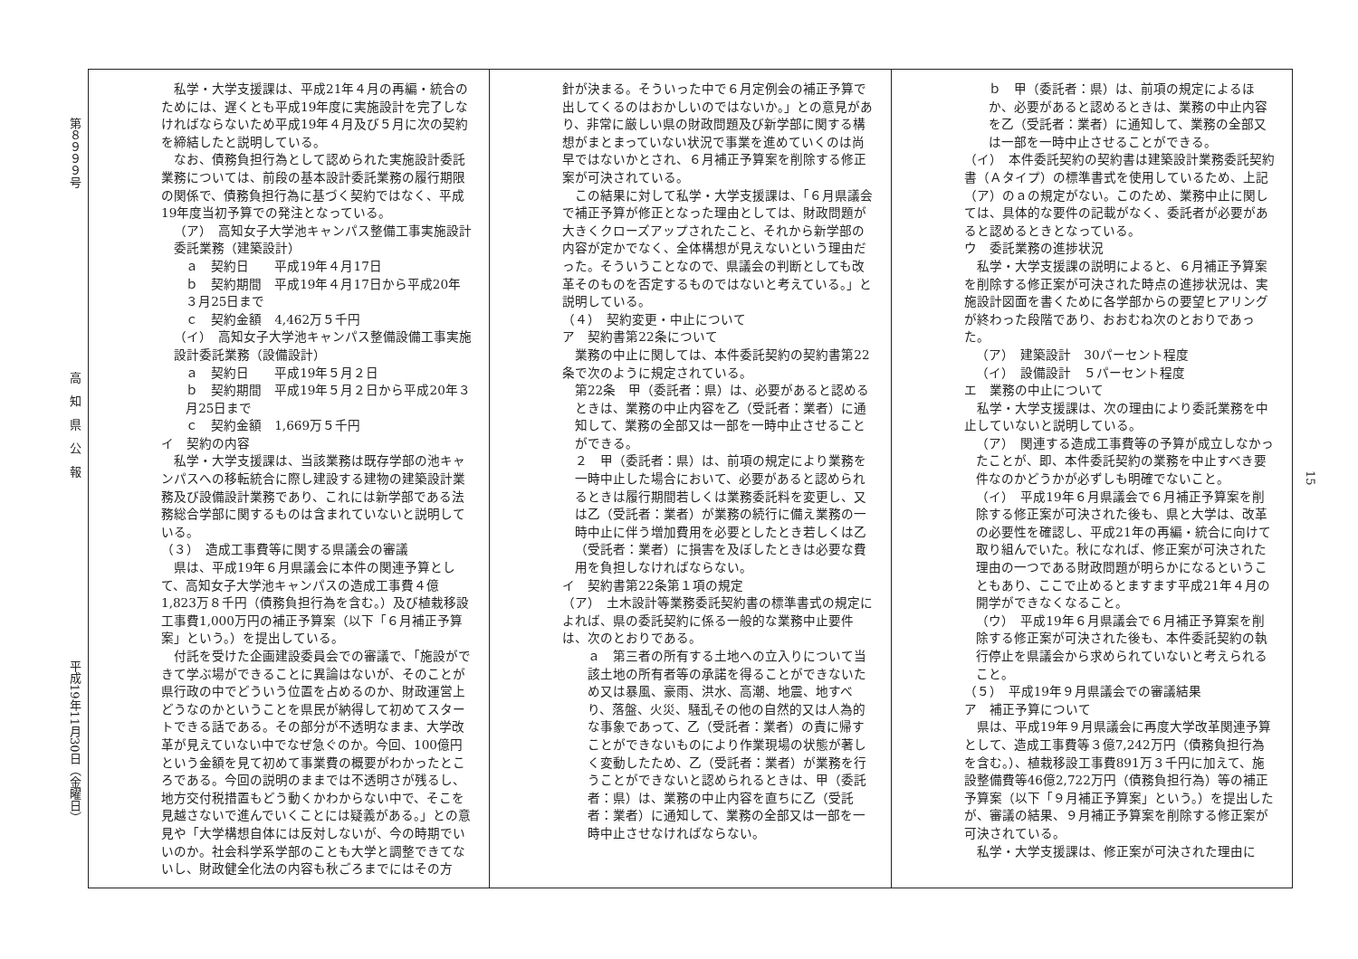第８９９９号 高　知　県　公　報 平成19年11月30日（金曜日）
　私学・大学支援課は、平成21年４月の再編・統合のためには、遅くとも平成19年度に実施設計を完了しなければならないため平成19年４月及び５月に次の契約を締結したと説明している。
　なお、債務負担行為として認められた実施設計委託業務については、前段の基本設計委託業務の履行期限の関係で、債務負担行為に基づく契約ではなく、平成19年度当初予算での発注となっている。
（ア）　高知女子大学池キャンパス整備工事実施設計委託業務（建築設計）
ａ　契約日　　平成19年４月17日
ｂ　契約期間　平成19年４月17日から平成20年３月25日まで
ｃ　契約金額　4,462万５千円
（イ）　高知女子大学池キャンパス整備設備工事実施設計委託業務（設備設計）
ａ　契約日　　平成19年５月２日
ｂ　契約期間　平成19年５月２日から平成20年３月25日まで
ｃ　契約金額　1,669万５千円
イ　契約の内容
　私学・大学支援課は、当該業務は既存学部の池キャンパスへの移転統合に際し建設する建物の建築設計業務及び設備設計業務であり、これには新学部である法務総合学部に関するものは含まれていないと説明している。
（３）　造成工事費等に関する県議会の審議
　県は、平成19年６月県議会に本件の関連予算として、高知女子大学池キャンパスの造成工事費４億1,823万８千円（債務負担行為を含む。）及び植栽移設工事費1,000万円の補正予算案（以下「６月補正予算案」という。）を提出している。
　付託を受けた企画建設委員会での審議で、「施設ができて学ぶ場ができることに異論はないが、そのことが県行政の中でどういう位置を占めるのか、財政運営上どうなのかということを県民が納得して初めてスタートできる話である。その部分が不透明なまま、大学改革が見えていない中でなぜ急ぐのか。今回、100億円という金額を見て初めて事業費の概要がわかったところである。今回の説明のままでは不透明さが残るし、地方交付税措置もどう動くかわからない中で、そこを見越さないで進んでいくことには疑義がある。」との意見や「大学構想自体には反対しないが、今の時期でいいのか。社会科学系学部のことも大学と調整できてないし、財政健全化法の内容も秋ごろまでにはその方
針が決まる。そういった中で６月定例会の補正予算で出してくるのはおかしいのではないか。」との意見があり、非常に厳しい県の財政問題及び新学部に関する構想がまとまっていない状況で事業を進めていくのは尚早ではないかとされ、６月補正予算案を削除する修正案が可決されている。
　この結果に対して私学・大学支援課は、「６月県議会で補正予算が修正となった理由としては、財政問題が大きくクローズアップされたこと、それから新学部の内容が定かでなく、全体構想が見えないという理由だった。そういうことなので、県議会の判断としても改革そのものを否定するものではないと考えている。」と説明している。
（４）　契約変更・中止について
ア　契約書第22条について
　業務の中止に関しては、本件委託契約の契約書第22条で次のように規定されている。
第22条　甲（委託者：県）は、必要があると認めるときは、業務の中止内容を乙（受託者：業者）に通知して、業務の全部又は一部を一時中止させることができる。
２　甲（委託者：県）は、前項の規定により業務を一時中止した場合において、必要があると認められるときは履行期間若しくは業務委託料を変更し、又は乙（受託者：業者）が業務の続行に備え業務の一時中止に伴う増加費用を必要としたとき若しくは乙（受託者：業者）に損害を及ぼしたときは必要な費用を負担しなければならない。
イ　契約書第22条第１項の規定
（ア）　土木設計等業務委託契約書の標準書式の規定によれば、県の委託契約に係る一般的な業務中止要件は、次のとおりである。
ａ　第三者の所有する土地への立入りについて当該土地の所有者等の承諾を得ることができないため又は暴風、豪雨、洪水、高潮、地震、地すべり、落盤、火災、騒乱その他の自然的又は人為的な事象であって、乙（受託者：業者）の責に帰すことができないものにより作業現場の状態が著しく変動したため、乙（受託者：業者）が業務を行うことができないと認められるときは、甲（委託者：県）は、業務の中止内容を直ちに乙（受託者：業者）に通知して、業務の全部又は一部を一時中止させなければならない。
ｂ　甲（委託者：県）は、前項の規定によるほか、必要があると認めるときは、業務の中止内容を乙（受託者：業者）に通知して、業務の全部又は一部を一時中止させることができる。
（イ）　本件委託契約の契約書は建築設計業務委託契約書（Ａタイプ）の標準書式を使用しているため、上記（ア）のａの規定がない。このため、業務中止に関しては、具体的な要件の記載がなく、委託者が必要があると認めるときとなっている。
ウ　委託業務の進捗状況
　私学・大学支援課の説明によると、６月補正予算案を削除する修正案が可決された時点の進捗状況は、実施設計図面を書くために各学部からの要望ヒアリングが終わった段階であり、おおむね次のとおりであった。
（ア）　建築設計　30パーセント程度
（イ）　設備設計　５パーセント程度
エ　業務の中止について
　私学・大学支援課は、次の理由により委託業務を中止していないと説明している。
（ア）　関連する造成工事費等の予算が成立しなかったことが、即、本件委託契約の業務を中止すべき要件なのかどうかが必ずしも明確でないこと。
（イ）　平成19年６月県議会で６月補正予算案を削除する修正案が可決された後も、県と大学は、改革の必要性を確認し、平成21年の再編・統合に向けて取り組んでいた。秋になれば、修正案が可決された理由の一つである財政問題が明らかになるということもあり、ここで止めるとますます平成21年４月の開学ができなくなること。
（ウ）　平成19年６月県議会で６月補正予算案を削除する修正案が可決された後も、本件委託契約の執行停止を県議会から求められていないと考えられること。
（５）　平成19年９月県議会での審議結果
ア　補正予算について
　県は、平成19年９月県議会に再度大学改革関連予算として、造成工事費等３億7,242万円（債務負担行為を含む。）、植栽移設工事費891万３千円に加えて、施設整備費等46億2,722万円（債務負担行為）等の補正予算案（以下「９月補正予算案」という。）を提出したが、審議の結果、９月補正予算案を削除する修正案が可決されている。
　私学・大学支援課は、修正案が可決された理由に
15